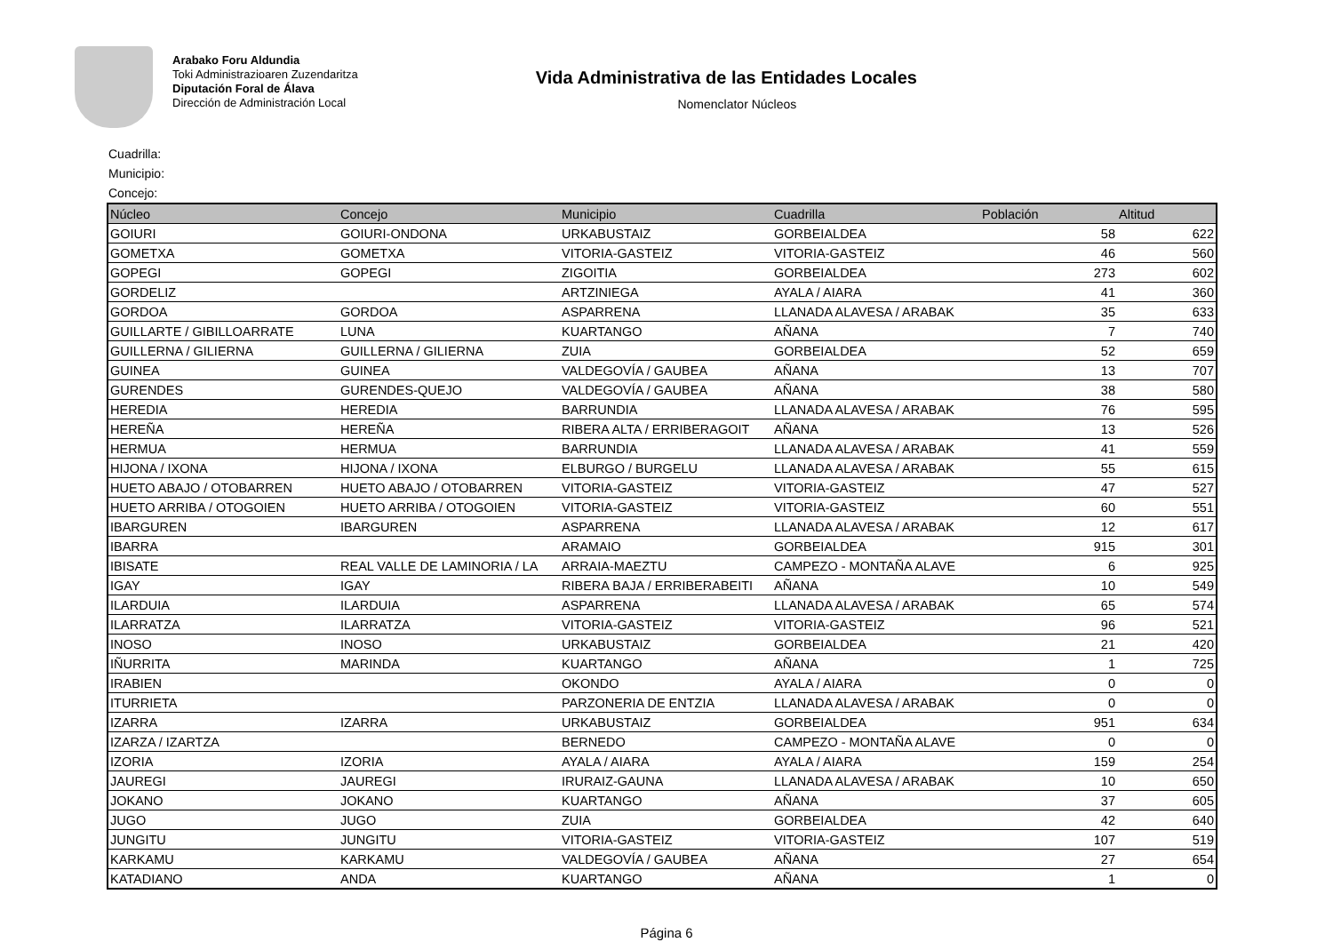Arabako Foru Aldundia
Toki Administrazioaren Zuzendaritza
Diputación Foral de Álava
Dirección de Administración Local
Vida Administrativa de las Entidades Locales
Nomenclator Núcleos
Cuadrilla:
Municipio:
Concejo:
| Núcleo | Concejo | Municipio | Cuadrilla | Población | Altitud |
| --- | --- | --- | --- | --- | --- |
| GOIURI | GOIURI-ONDONA | URKABUSTAIZ | GORBEIALDEA | 58 | 622 |
| GOMETXA | GOMETXA | VITORIA-GASTEIZ | VITORIA-GASTEIZ | 46 | 560 |
| GOPEGI | GOPEGI | ZIGOITIA | GORBEIALDEA | 273 | 602 |
| GORDELIZ | | ARTZINIEGA | AYALA / AIARA | 41 | 360 |
| GORDOA | GORDOA | ASPARRENA | LLANADA ALAVESA / ARABAK | 35 | 633 |
| GUILLARTE / GIBILLOARRATE | LUNA | KUARTANGO | AÑANA | 7 | 740 |
| GUILLERNA / GILIERNA | GUILLERNA / GILIERNA | ZUIA | GORBEIALDEA | 52 | 659 |
| GUINEA | GUINEA | VALDEGOVÍA / GAUBEA | AÑANA | 13 | 707 |
| GURENDES | GURENDES-QUEJO | VALDEGOVÍA / GAUBEA | AÑANA | 38 | 580 |
| HEREDIA | HEREDIA | BARRUNDIA | LLANADA ALAVESA / ARABAK | 76 | 595 |
| HEREÑA | HEREÑA | RIBERA ALTA / ERRIBERAGOIT | AÑANA | 13 | 526 |
| HERMUA | HERMUA | BARRUNDIA | LLANADA ALAVESA / ARABAK | 41 | 559 |
| HIJONA / IXONA | HIJONA / IXONA | ELBURGO / BURGELU | LLANADA ALAVESA / ARABAK | 55 | 615 |
| HUETO ABAJO / OTOBARREN | HUETO ABAJO / OTOBARREN | VITORIA-GASTEIZ | VITORIA-GASTEIZ | 47 | 527 |
| HUETO ARRIBA / OTOGOIEN | HUETO ARRIBA / OTOGOIEN | VITORIA-GASTEIZ | VITORIA-GASTEIZ | 60 | 551 |
| IBARGUREN | IBARGUREN | ASPARRENA | LLANADA ALAVESA / ARABAK | 12 | 617 |
| IBARRA | | ARAMAIO | GORBEIALDEA | 915 | 301 |
| IBISATE | REAL VALLE DE LAMINORIA / LA | ARRAIA-MAEZTU | CAMPEZO - MONTAÑA ALAVE | 6 | 925 |
| IGAY | IGAY | RIBERA BAJA / ERRIBERABEITI | AÑANA | 10 | 549 |
| ILARDUIA | ILARDUIA | ASPARRENA | LLANADA ALAVESA / ARABAK | 65 | 574 |
| ILARRATZA | ILARRATZA | VITORIA-GASTEIZ | VITORIA-GASTEIZ | 96 | 521 |
| INOSO | INOSO | URKABUSTAIZ | GORBEIALDEA | 21 | 420 |
| IÑURRITA | MARINDA | KUARTANGO | AÑANA | 1 | 725 |
| IRABIEN | | OKONDO | AYALA / AIARA | 0 | 0 |
| ITURRIETA | | PARZONERIA DE ENTZIA | LLANADA ALAVESA / ARABAK | 0 | 0 |
| IZARRA | IZARRA | URKABUSTAIZ | GORBEIALDEA | 951 | 634 |
| IZARZA / IZARTZA | | BERNEDO | CAMPEZO - MONTAÑA ALAVE | 0 | 0 |
| IZORIA | IZORIA | AYALA / AIARA | AYALA / AIARA | 159 | 254 |
| JAUREGI | JAUREGI | IRURAIZ-GAUNA | LLANADA ALAVESA / ARABAK | 10 | 650 |
| JOKANO | JOKANO | KUARTANGO | AÑANA | 37 | 605 |
| JUGO | JUGO | ZUIA | GORBEIALDEA | 42 | 640 |
| JUNGITU | JUNGITU | VITORIA-GASTEIZ | VITORIA-GASTEIZ | 107 | 519 |
| KARKAMU | KARKAMU | VALDEGOVÍA / GAUBEA | AÑANA | 27 | 654 |
| KATADIANO | ANDA | KUARTANGO | AÑANA | 1 | 0 |
Página 6